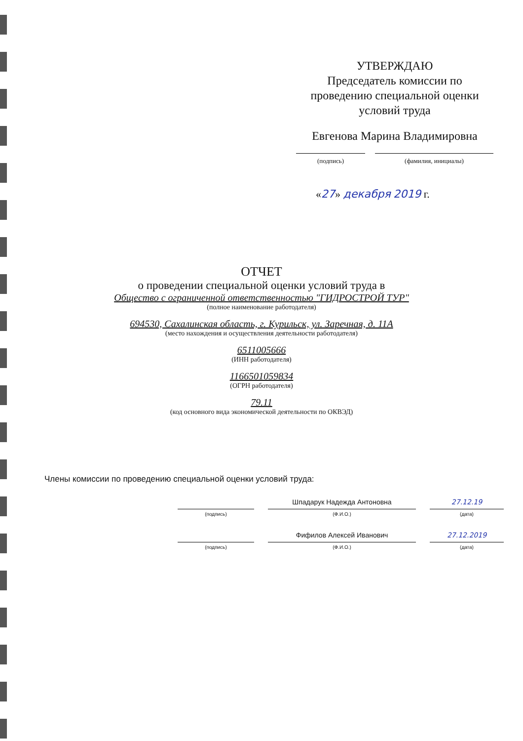УТВЕРЖДАЮ
Председатель комиссии по проведению специальной оценки условий труда
Евгенова Марина Владимировна
(подпись) (фамилия, инициалы)
«27» декабря 2019 г.
ОТЧЕТ
о проведении специальной оценки условий труда в
Общество с ограниченной ответственностью "ГИДРОСТРОЙ ТУР"
(полное наименование работодателя)
694530, Сахалинская область, г. Курильск, ул. Заречная, д. 11А
(место нахождения и осуществления деятельности работодателя)
6511005666
(ИНН работодателя)
1166501059834
(ОГРН работодателя)
79.11
(код основного вида экономической деятельности по ОКВЭД)
Члены комиссии по проведению специальной оценки условий труда:
(подпись)
Шпадарук Надежда Антоновна
(Ф.И.О.)
27.12.19
(дата)
(подпись)
Фифилов Алексей Иванович
(Ф.И.О.)
27.12.2019
(дата)